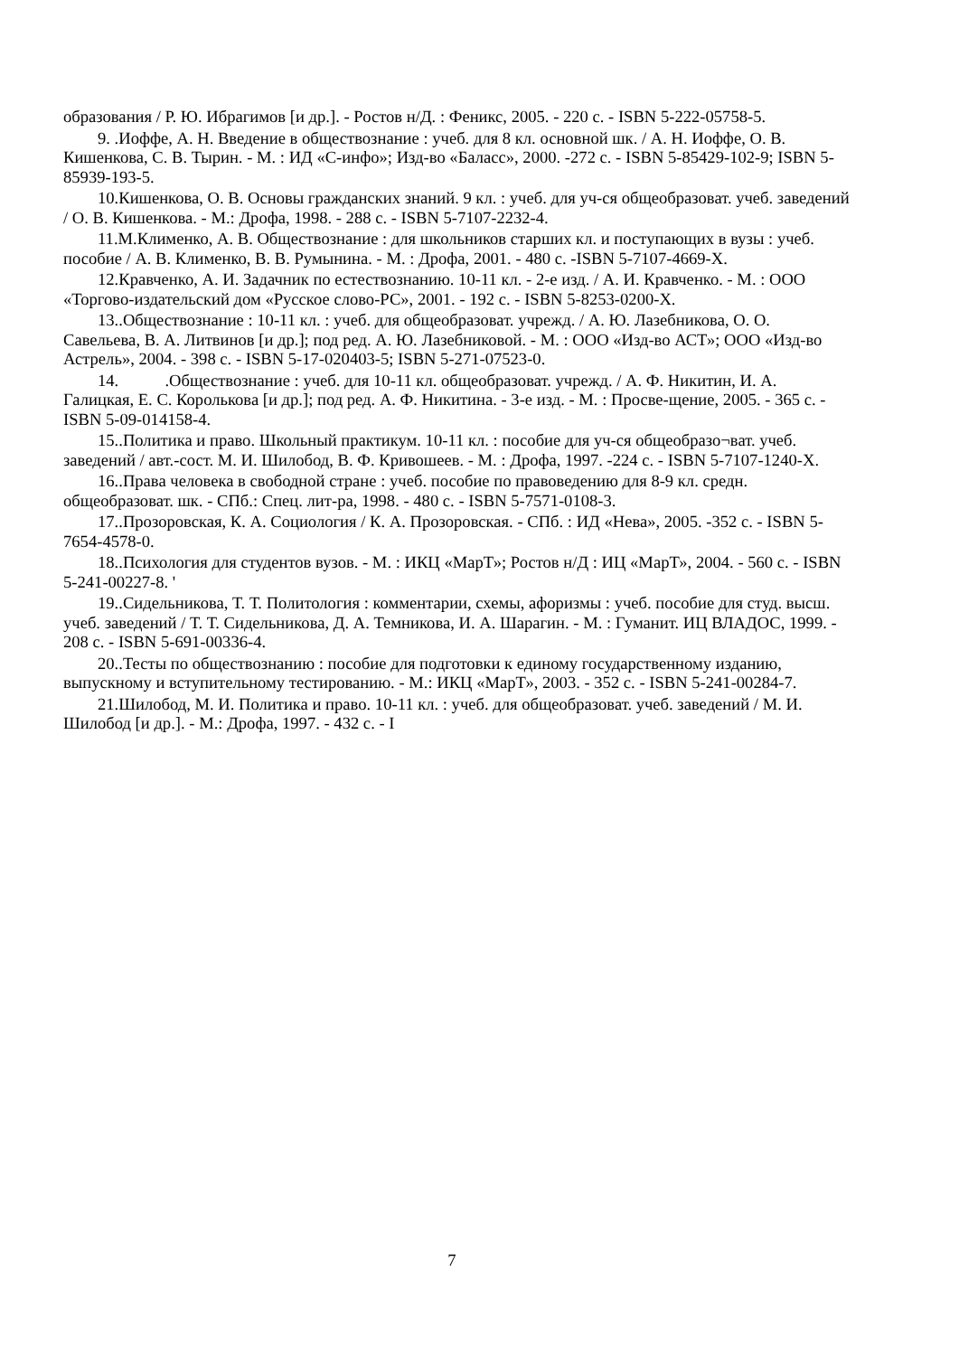образования / Р. Ю. Ибрагимов [и др.]. - Ростов н/Д. : Феникс, 2005. - 220 с. - ISBN 5-222-05758-5.
9. .Иоффе, А. Н. Введение в обществознание : учеб. для 8 кл. основной шк. / А. Н. Иоффе, О. В. Кишенкова, С. В. Тырин. - М. : ИД «С-инфо»; Изд-во «Баласс», 2000. -272 с. - ISBN 5-85429-102-9; ISBN 5-85939-193-5.
10.Кишенкова, О. В. Основы гражданских знаний. 9 кл. : учеб. для уч-ся общеобразоват. учеб. заведений / О. В. Кишенкова. - М.: Дрофа, 1998. - 288 с. - ISBN 5-7107-2232-4.
11.М.Клименко, А. В. Обществознание : для школьников старших кл. и поступающих в вузы : учеб. пособие / А. В. Клименко, В. В. Румынина. - М. : Дрофа, 2001. - 480 с. -ISBN 5-7107-4669-Х.
12.Кравченко, А. И. Задачник по естествознанию. 10-11 кл. - 2-е изд. / А. И. Кравченко. - М. : ООО «Торгово-издательский дом «Русское слово-РС», 2001. - 192 с. - ISBN 5-8253-0200-Х.
13..Обществознание : 10-11 кл. : учеб. для общеобразоват. учрежд. / А. Ю. Лазебникова, О. О. Савельева, В. А. Литвинов [и др.]; под ред. А. Ю. Лазебниковой. - М. : ООО «Изд-во АСТ»; ООО «Изд-во Астрель», 2004. - 398 с. - ISBN 5-17-020403-5; ISBN 5-271-07523-0.
14. .Обществознание : учеб. для 10-11 кл. общеобразоват. учрежд. / А. Ф. Никитин, И. А. Галицкая, Е. С. Королькова [и др.]; под ред. А. Ф. Никитина. - 3-е изд. - М. : Просве-щение, 2005. - 365 с. - ISBN 5-09-014158-4.
15..Политика и право. Школьный практикум. 10-11 кл. : пособие для уч-ся общеобразо¬ват. учеб. заведений / авт.-сост. М. И. Шилобод, В. Ф. Кривошеев. - М. : Дрофа, 1997. -224 с. - ISBN 5-7107-1240-Х.
16..Права человека в свободной стране : учеб. пособие по правоведению для 8-9 кл. средн. общеобразоват. шк. - СПб.: Спец. лит-ра, 1998. - 480 с. - ISBN 5-7571-0108-3.
17..Прозоровская, К. А. Социология / К. А. Прозоровская. - СПб. : ИД «Нева», 2005. -352 с. - ISBN 5-7654-4578-0.
18..Психология для студентов вузов. - М. : ИКЦ «МарТ»; Ростов н/Д : ИЦ «МарТ», 2004. - 560 с. - ISBN 5-241-00227-8. '
19..Сидельникова, Т. Т. Политология : комментарии, схемы, афоризмы : учеб. пособие для студ. высш. учеб. заведений / Т. Т. Сидельникова, Д. А. Темникова, И. А. Шарагин. - М. : Гуманит. ИЦ ВЛАДОС, 1999. - 208 с. - ISBN 5-691-00336-4.
20..Тесты по обществознанию : пособие для подготовки к единому государственному изданию, выпускному и вступительному тестированию. - М.: ИКЦ «МарТ», 2003. - 352 с. - ISBN 5-241-00284-7.
21.Шилобод, М. И. Политика и право. 10-11 кл. : учеб. для общеобразоват. учеб. заведений / М. И. Шилобод [и др.]. - М.: Дрофа, 1997. - 432 с. - I
7